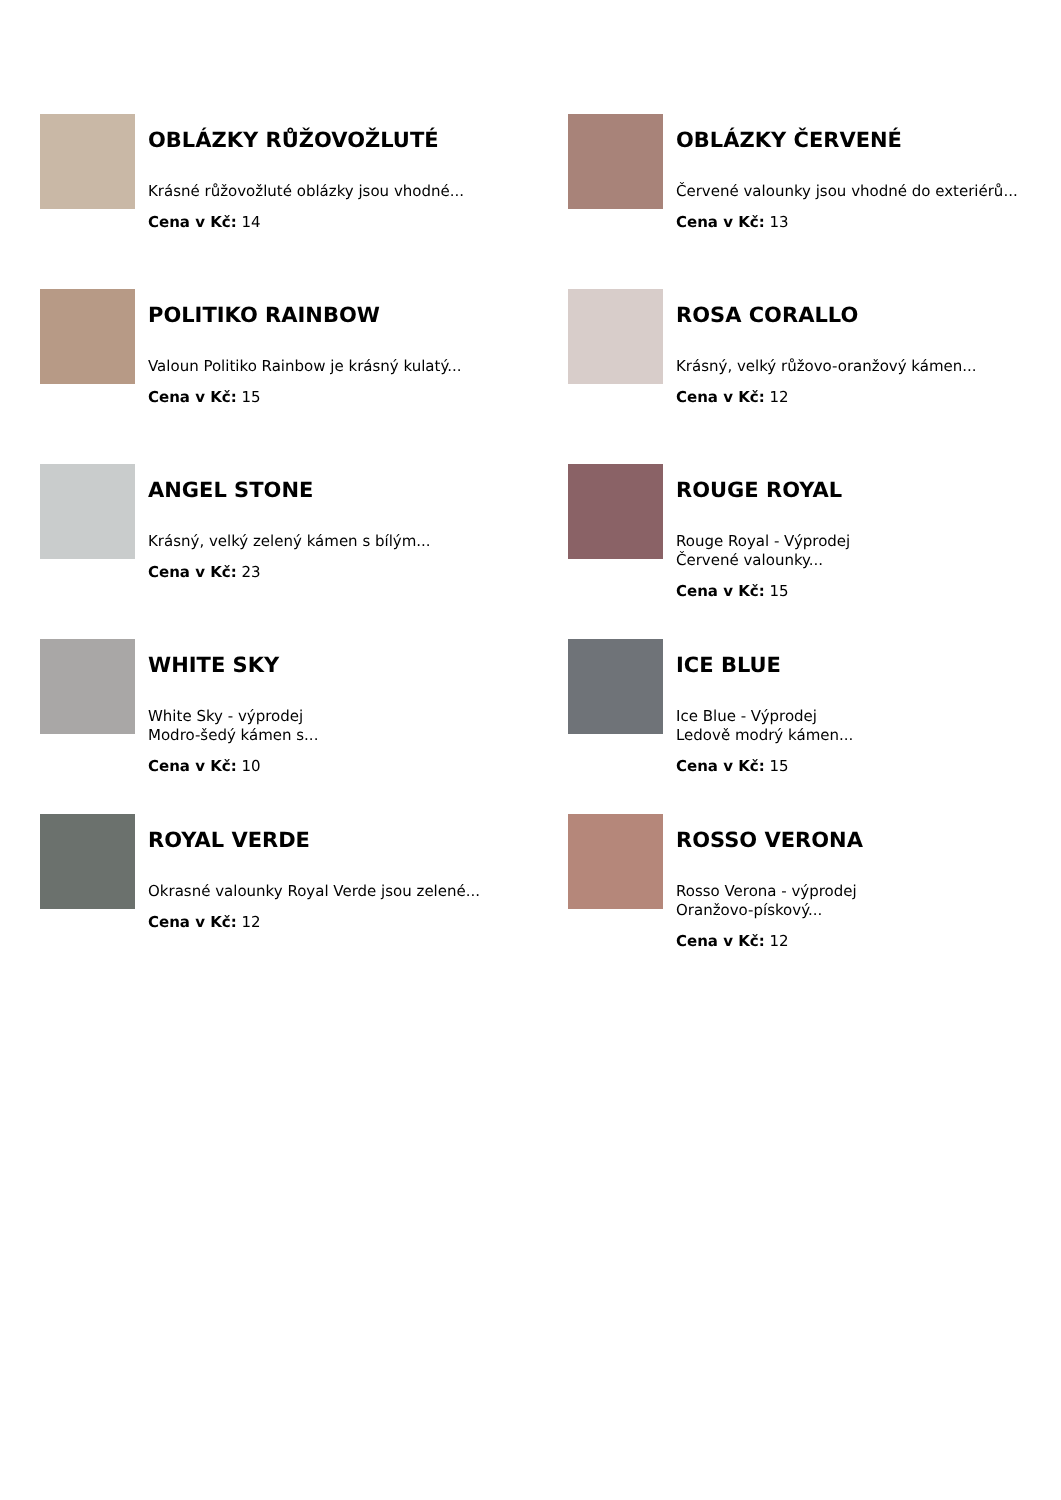OBLÁZKY RŮŽOVOŽLUTÉ
Krásné růžovožluté oblázky jsou vhodné...
Cena v Kč: 14
OBLÁZKY ČERVENÉ
Červené valounky jsou vhodné do exteriérů...
Cena v Kč: 13
POLITIKO RAINBOW
Valoun Politiko Rainbow je krásný kulatý...
Cena v Kč: 15
ROSA CORALLO
Krásný, velký růžovo-oranžový kámen...
Cena v Kč: 12
ANGEL STONE
Krásný, velký zelený kámen s bílým...
Cena v Kč: 23
ROUGE ROYAL
Rouge Royal - Výprodej
Červené valounky...
Cena v Kč: 15
WHITE SKY
White Sky - výprodej
Modro-šedý kámen s...
Cena v Kč: 10
ICE BLUE
Ice Blue - Výprodej
Ledově modrý kámen...
Cena v Kč: 15
ROYAL VERDE
Okrasné valounky Royal Verde jsou zelené...
Cena v Kč: 12
ROSSO VERONA
Rosso Verona - výprodej
Oranžovo-pískový...
Cena v Kč: 12